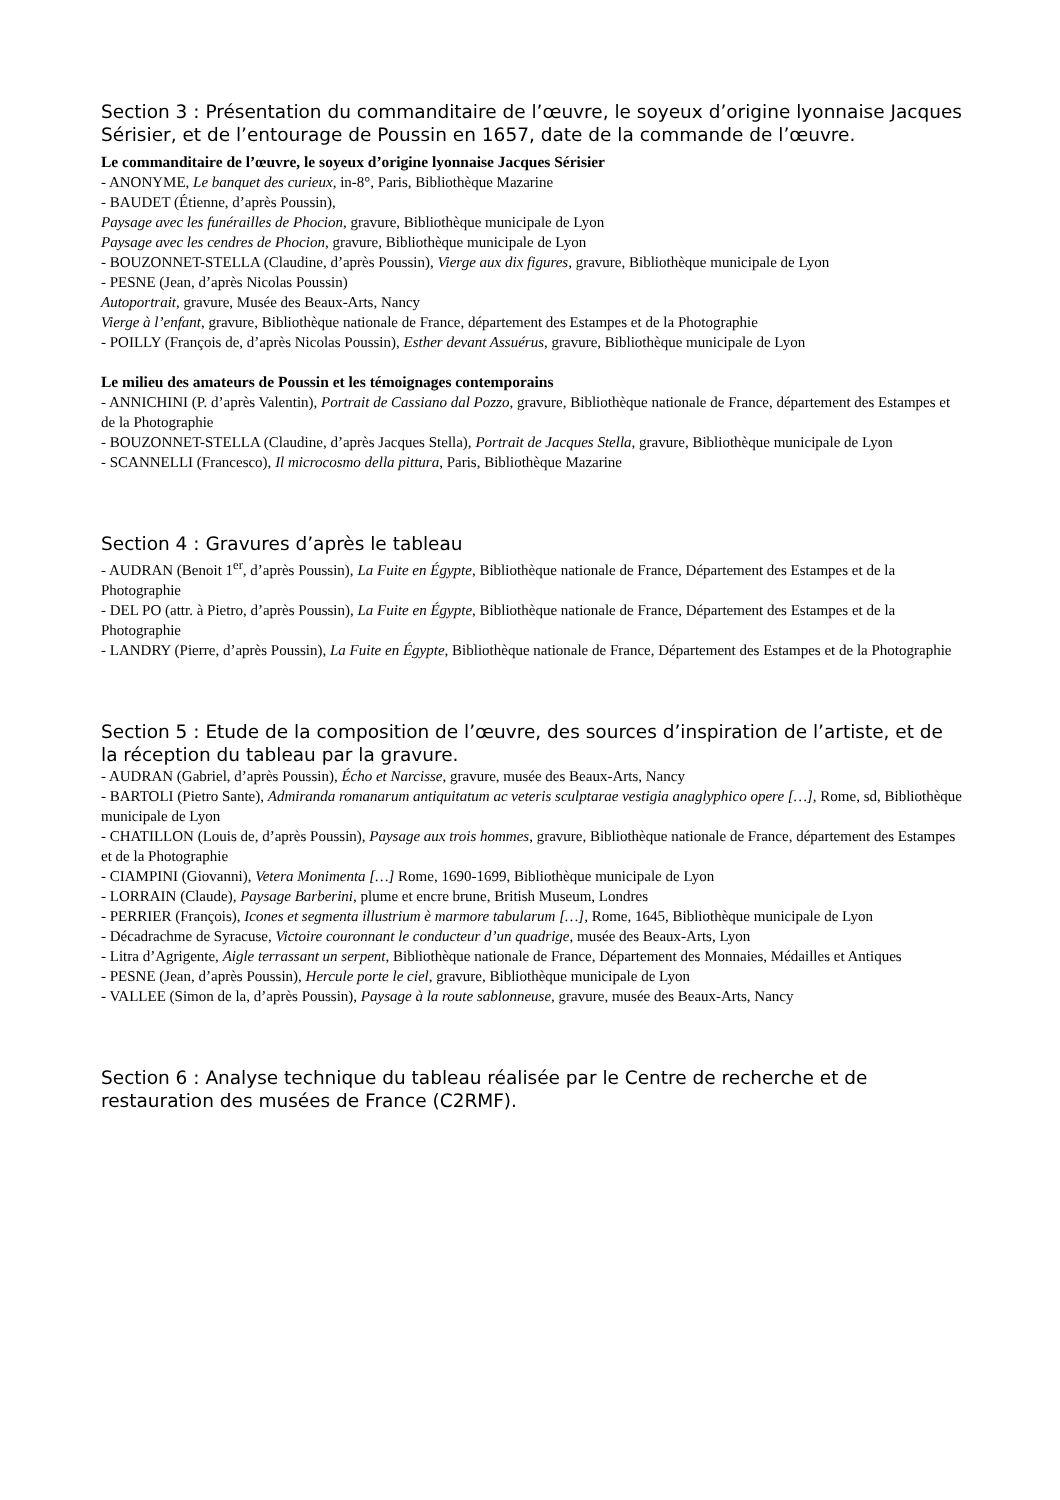Section 3 : Présentation du commanditaire de l’œuvre, le soyeux d’origine lyonnaise Jacques Sérisier, et de l’entourage de Poussin en 1657, date de la commande de l’œuvre.
Le commanditaire de l’œuvre, le soyeux d’origine lyonnaise Jacques Sérisier
- ANONYME, Le banquet des curieux, in-8°, Paris, Bibliothèque Mazarine
- BAUDET (Étienne, d’après Poussin),
Paysage avec les funérailles de Phocion, gravure, Bibliothèque municipale de Lyon
Paysage avec les cendres de Phocion, gravure, Bibliothèque municipale de Lyon
- BOUZONNET-STELLA (Claudine, d’après Poussin), Vierge aux dix figures, gravure, Bibliothèque municipale de Lyon
- PESNE (Jean, d’après Nicolas Poussin)
Autoportrait, gravure, Musée des Beaux-Arts, Nancy
Vierge à l’enfant, gravure, Bibliothèque nationale de France, département des Estampes et de la Photographie
- POILLY (François de, d’après Nicolas Poussin), Esther devant Assuérus, gravure, Bibliothèque municipale de Lyon
Le milieu des amateurs de Poussin et les témoignages contemporains
- ANNICHINI (P. d’après Valentin), Portrait de Cassiano dal Pozzo, gravure, Bibliothèque nationale de France, département des Estampes et de la Photographie
- BOUZONNET-STELLA (Claudine, d’après Jacques Stella), Portrait de Jacques Stella, gravure, Bibliothèque municipale de Lyon
- SCANNELLI (Francesco), Il microcosmo della pittura, Paris, Bibliothèque Mazarine
Section 4 : Gravures d’après le tableau
- AUDRAN (Benoit 1<sup>er</sup>, d’après Poussin), La Fuite en Égypte, Bibliothèque nationale de France, Département des Estampes et de la Photographie
- DEL PO (attr. à Pietro, d’après Poussin), La Fuite en Égypte, Bibliothèque nationale de France, Département des Estampes et de la Photographie
- LANDRY (Pierre, d’après Poussin), La Fuite en Égypte, Bibliothèque nationale de France, Département des Estampes et de la Photographie
Section 5 : Etude de la composition de l’œuvre, des sources d’inspiration de l’artiste, et de la réception du tableau par la gravure.
- AUDRAN (Gabriel, d’après Poussin), Écho et Narcisse, gravure, musée des Beaux-Arts, Nancy
- BARTOLI (Pietro Sante), Admiranda romanarum antiquitatum ac veteris sculptarae vestigia anaglyphico opere […], Rome, sd, Bibliothèque municipale de Lyon
- CHATILLON (Louis de, d’après Poussin), Paysage aux trois hommes, gravure, Bibliothèque nationale de France, département des Estampes et de la Photographie
- CIAMPINI (Giovanni), Vetera Monimenta […] Rome, 1690-1699, Bibliothèque municipale de Lyon
- LORRAIN (Claude), Paysage Barberini, plume et encre brune, British Museum, Londres
- PERRIER (François), Icones et segmenta illustrium è marmore tabularum […], Rome, 1645, Bibliothèque municipale de Lyon
- Décadrachme de Syracuse, Victoire couronnant le conducteur d’un quadrige, musée des Beaux-Arts, Lyon
- Litra d’Agrigente, Aigle terrassant un serpent, Bibliothèque nationale de France, Département des Monnaies, Médailles et Antiques
- PESNE (Jean, d’après Poussin), Hercule porte le ciel, gravure, Bibliothèque municipale de Lyon
- VALLEE (Simon de la, d’après Poussin), Paysage à la route sablonneuse, gravure, musée des Beaux-Arts, Nancy
Section 6 : Analyse technique du tableau réalisée par le Centre de recherche et de restauration des musées de France (C2RMF).